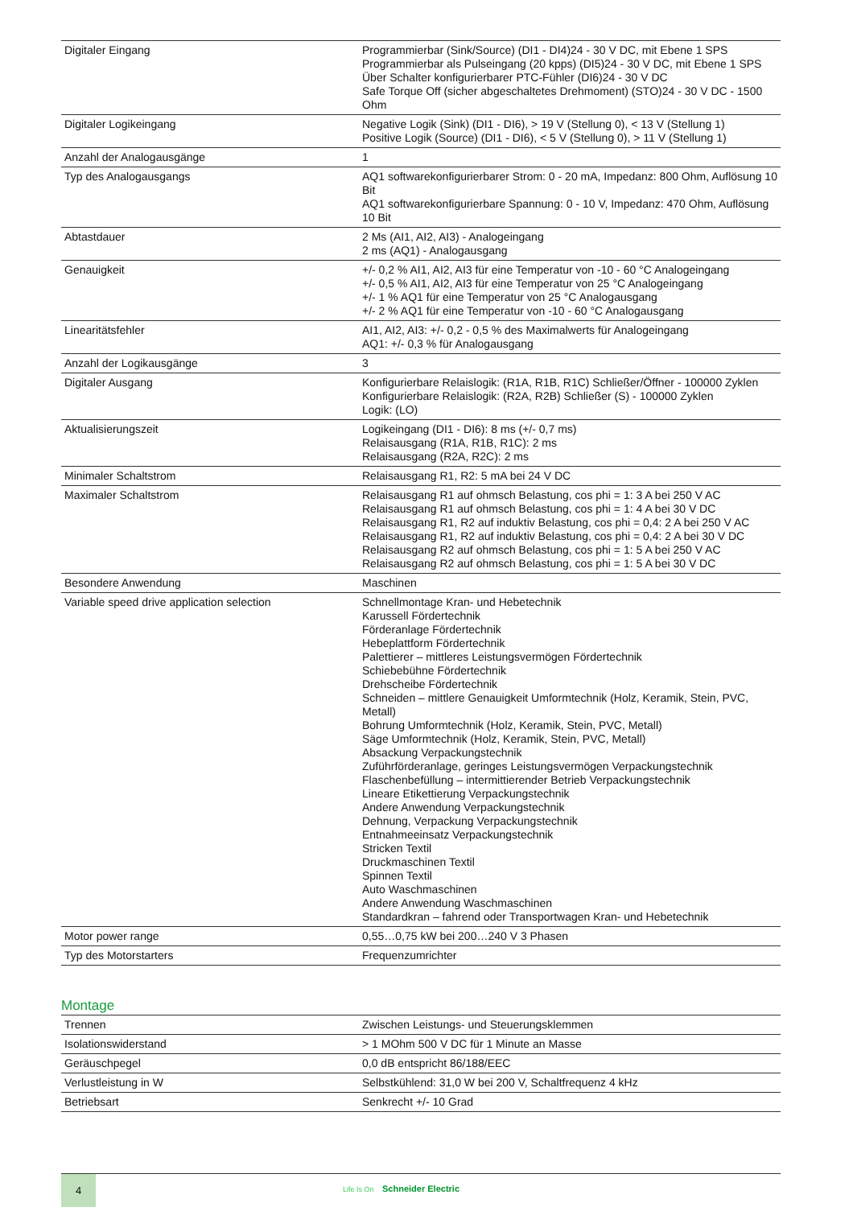| Digitaler Eingang | Programmierbar (Sink/Source) (DI1 - DI4)24 - 30 V DC, mit Ebene 1 SPS Programmierbar als Pulseingang (20 kpps) (DI5)24 - 30 V DC, mit Ebene 1 SPS Über Schalter konfigurierbarer PTC-Fühler (DI6)24 - 30 V DC Safe Torque Off (sicher abgeschaltetes Drehmoment) (STO)24 - 30 V DC - 1500 Ohm |
| Digitaler Logikeingang | Negative Logik (Sink) (DI1 - DI6), > 19 V (Stellung 0), < 13 V (Stellung 1) Positive Logik (Source) (DI1 - DI6), < 5 V (Stellung 0), > 11 V (Stellung 1) |
| Anzahl der Analogausgänge | 1 |
| Typ des Analogausgangs | AQ1 softwarekonfigurierbarer Strom: 0 - 20 mA, Impedanz: 800 Ohm, Auflösung 10 Bit AQ1 softwarekonfigurierbare Spannung: 0 - 10 V, Impedanz: 470 Ohm, Auflösung 10 Bit |
| Abtastdauer | 2 Ms (AI1, AI2, AI3) - Analogeingang 2 ms (AQ1) - Analogausgang |
| Genauigkeit | +/- 0,2 % AI1, AI2, AI3 für eine Temperatur von -10 - 60 °C Analogeingang +/- 0,5 % AI1, AI2, AI3 für eine Temperatur von 25 °C Analogeingang +/- 1 % AQ1 für eine Temperatur von 25 °C Analogausgang +/- 2 % AQ1 für eine Temperatur von -10 - 60 °C Analogausgang |
| Linearitätsfehler | AI1, AI2, AI3: +/- 0,2 - 0,5 % des Maximalwerts für Analogeingang AQ1: +/- 0,3 % für Analogausgang |
| Anzahl der Logikausgänge | 3 |
| Digitaler Ausgang | Konfigurierbare Relaislogik: (R1A, R1B, R1C) Schließer/Öffner - 100000 Zyklen Konfigurierbare Relaislogik: (R2A, R2B) Schließer (S) - 100000 Zyklen Logik: (LO) |
| Aktualisierungszeit | Logikeingang (DI1 - DI6): 8 ms (+/- 0,7 ms) Relaisausgang (R1A, R1B, R1C): 2 ms Relaisausgang (R2A, R2C): 2 ms |
| Minimaler Schaltstrom | Relaisausgang R1, R2: 5 mA bei 24 V DC |
| Maximaler Schaltstrom | Relaisausgang R1 auf ohmsch Belastung, cos phi = 1: 3 A bei 250 V AC Relaisausgang R1 auf ohmsch Belastung, cos phi = 1: 4 A bei 30 V DC Relaisausgang R1, R2 auf induktiv Belastung, cos phi = 0,4: 2 A bei 250 V AC Relaisausgang R1, R2 auf induktiv Belastung, cos phi = 0,4: 2 A bei 30 V DC Relaisausgang R2 auf ohmsch Belastung, cos phi = 1: 5 A bei 250 V AC Relaisausgang R2 auf ohmsch Belastung, cos phi = 1: 5 A bei 30 V DC |
| Besondere Anwendung | Maschinen |
| Variable speed drive application selection | Schnellmontage Kran- und Hebetechnik Karussell Fördertechnik Förderanlage Fördertechnik Hebeplattform Fördertechnik Palettierer – mittleres Leistungsvermögen Fördertechnik Schiebebühne Fördertechnik Drehscheibe Fördertechnik Schneiden – mittlere Genauigkeit Umformtechnik (Holz, Keramik, Stein, PVC, Metall) Bohrung Umformtechnik (Holz, Keramik, Stein, PVC, Metall) Säge Umformtechnik (Holz, Keramik, Stein, PVC, Metall) Absackung Verpackungstechnik Zuführförderanlage, geringes Leistungsvermögen Verpackungstechnik Flaschenbefüllung – intermittierender Betrieb Verpackungstechnik Lineare Etikettierung Verpackungstechnik Andere Anwendung Verpackungstechnik Dehnung, Verpackung Verpackungstechnik Entnahmeeinsatz Verpackungstechnik Stricken Textil Druckmaschinen Textil Spinnen Textil Auto Waschmaschinen Andere Anwendung Waschmaschinen Standardkran – fahrend oder Transportwagen Kran- und Hebetechnik |
| Motor power range | 0,55…0,75 kW bei 200…240 V 3 Phasen |
| Typ des Motorstarters | Frequenzumrichter |
Montage
| Trennen | Zwischen Leistungs- und Steuerungsklemmen |
| Isolationswiderstand | > 1 MOhm 500 V DC für 1 Minute an Masse |
| Geräuschpegel | 0,0 dB entspricht 86/188/EEC |
| Verlustleistung in W | Selbstkühlend: 31,0 W bei 200 V, Schaltfrequenz 4 kHz |
| Betriebsart | Senkrecht +/- 10 Grad |
4
Life Is On Schneider Electric